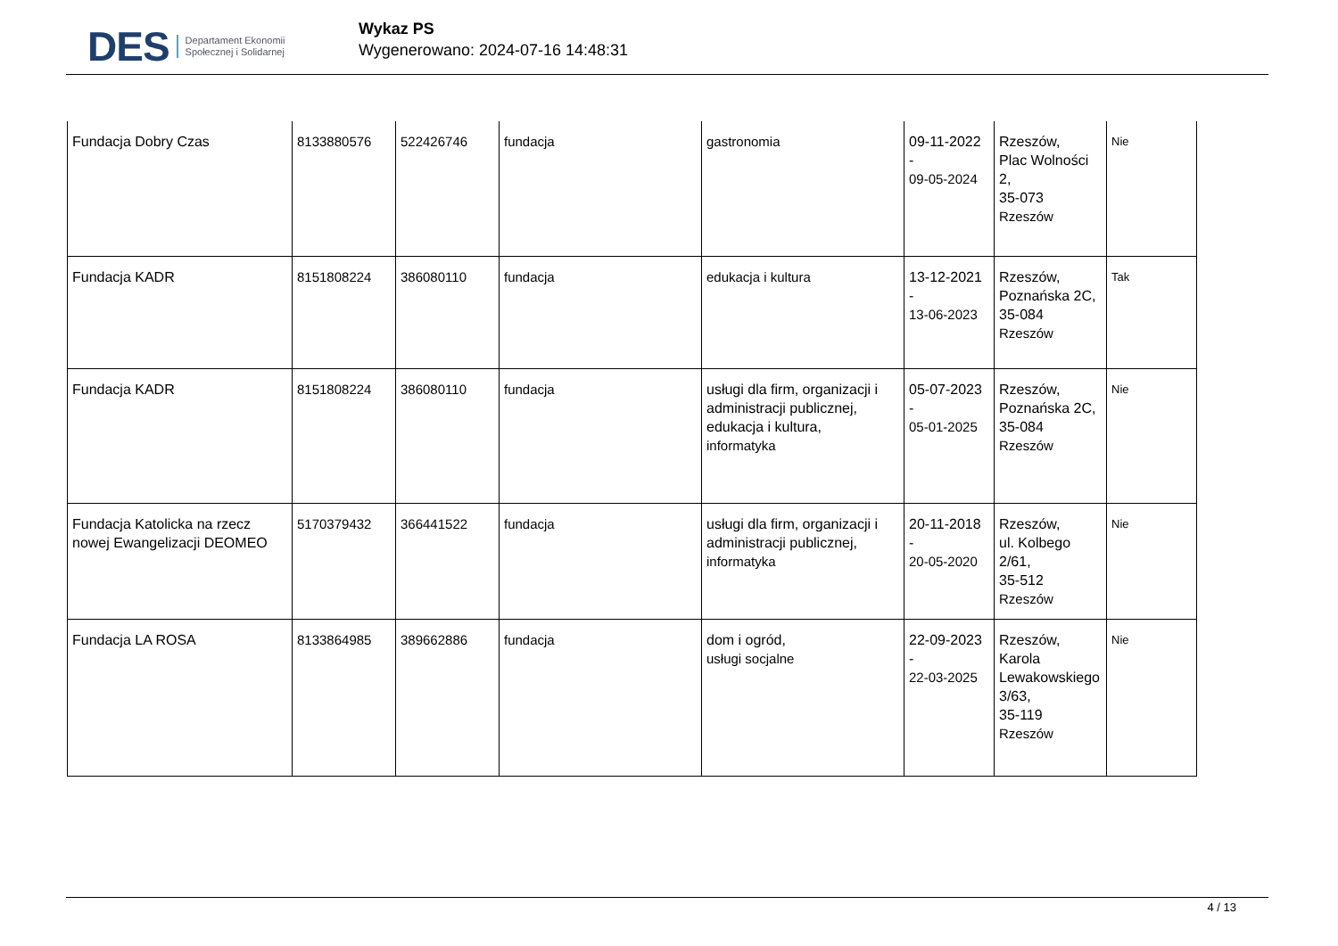DES Departament Ekonomii
Społecznej i Solidarnej
Wykaz PS
Wygenerowano: 2024-07-16 14:48:31
| Fundacja Dobry Czas | 8133880576 | 522426746 | fundacja | gastronomia | 09-11-2022 - 09-05-2024 | Rzeszów, Plac Wolności 2, 35-073 Rzeszów | Nie |
| Fundacja KADR | 8151808224 | 386080110 | fundacja | edukacja i kultura | 13-12-2021 - 13-06-2023 | Rzeszów, Poznańska 2C, 35-084 Rzeszów | Tak |
| Fundacja KADR | 8151808224 | 386080110 | fundacja | usługi dla firm, organizacji i administracji publicznej, edukacja i kultura, informatyka | 05-07-2023 - 05-01-2025 | Rzeszów, Poznańska 2C, 35-084 Rzeszów | Nie |
| Fundacja Katolicka na rzecz nowej Ewangelizacji DEOMEO | 5170379432 | 366441522 | fundacja | usługi dla firm, organizacji i administracji publicznej, informatyka | 20-11-2018 - 20-05-2020 | Rzeszów, ul. Kolbego 2/61, 35-512 Rzeszów | Nie |
| Fundacja LA ROSA | 8133864985 | 389662886 | fundacja | dom i ogród, usługi socjalne | 22-09-2023 - 22-03-2025 | Rzeszów, Karola Lewakowskiego 3/63, 35-119 Rzeszów | Nie |
4 / 13